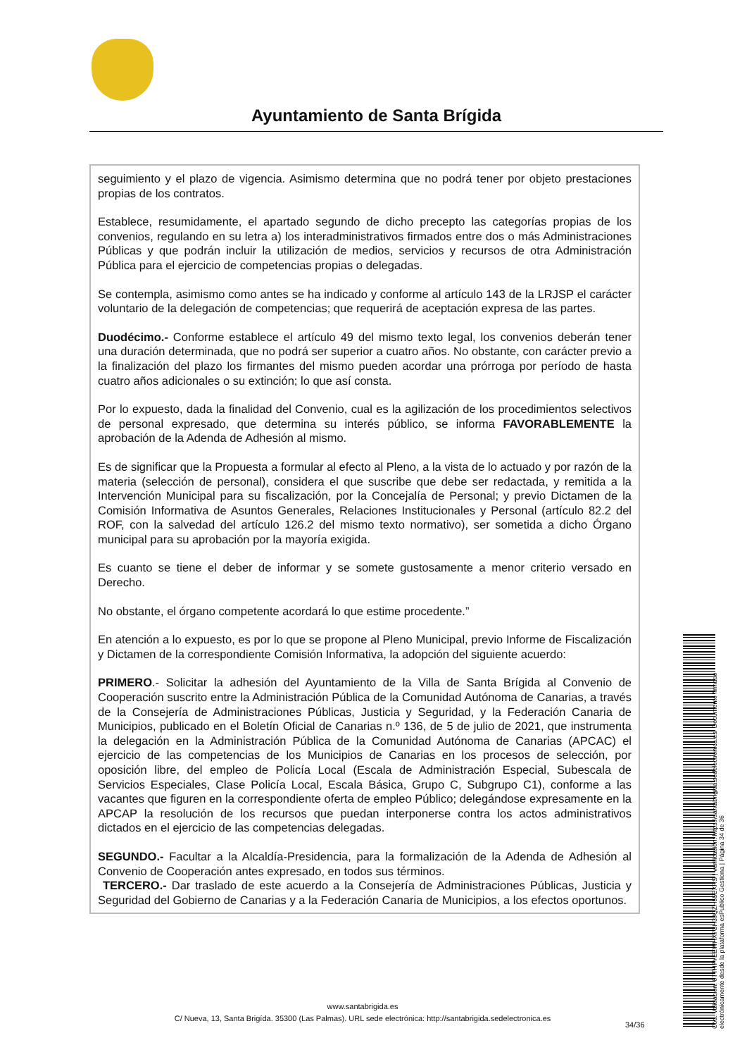Ayuntamiento de Santa Brígida
seguimiento y el plazo de vigencia. Asimismo determina que no podrá tener por objeto prestaciones propias de los contratos.
Establece, resumidamente, el apartado segundo de dicho precepto las categorías propias de los convenios, regulando en su letra a) los interadministrativos firmados entre dos o más Administraciones Públicas y que podrán incluir la utilización de medios, servicios y recursos de otra Administración Pública para el ejercicio de competencias propias o delegadas.
Se contempla, asimismo como antes se ha indicado y conforme al artículo 143 de la LRJSP el carácter voluntario de la delegación de competencias; que requerirá de aceptación expresa de las partes.
Duodécimo.- Conforme establece el artículo 49 del mismo texto legal, los convenios deberán tener una duración determinada, que no podrá ser superior a cuatro años. No obstante, con carácter previo a la finalización del plazo los firmantes del mismo pueden acordar una prórroga por período de hasta cuatro años adicionales o su extinción; lo que así consta.
Por lo expuesto, dada la finalidad del Convenio, cual es la agilización de los procedimientos selectivos de personal expresado, que determina su interés público, se informa FAVORABLEMENTE la aprobación de la Adenda de Adhesión al mismo.
Es de significar que la Propuesta a formular al efecto al Pleno, a la vista de lo actuado y por razón de la materia (selección de personal), considera el que suscribe que debe ser redactada, y remitida a la Intervención Municipal para su fiscalización, por la Concejalía de Personal; y previo Dictamen de la Comisión Informativa de Asuntos Generales, Relaciones Institucionales y Personal (artículo 82.2 del ROF, con la salvedad del artículo 126.2 del mismo texto normativo), ser sometida a dicho Órgano municipal para su aprobación por la mayoría exigida.
Es cuanto se tiene el deber de informar y se somete gustosamente a menor criterio versado en Derecho.
No obstante, el órgano competente acordará lo que estime procedente.”
En atención a lo expuesto, es por lo que se propone al Pleno Municipal, previo Informe de Fiscalización y Dictamen de la correspondiente Comisión Informativa, la adopción del siguiente acuerdo:
PRIMERO.- Solicitar la adhesión del Ayuntamiento de la Villa de Santa Brígida al Convenio de Cooperación suscrito entre la Administración Pública de la Comunidad Autónoma de Canarias, a través de la Consejería de Administraciones Públicas, Justicia y Seguridad, y la Federación Canaria de Municipios, publicado en el Boletín Oficial de Canarias n.º 136, de 5 de julio de 2021, que instrumenta la delegación en la Administración Pública de la Comunidad Autónoma de Canarias (APCAC) el ejercicio de las competencias de los Municipios de Canarias en los procesos de selección, por oposición libre, del empleo de Policía Local (Escala de Administración Especial, Subescala de Servicios Especiales, Clase Policía Local, Escala Básica, Grupo C, Subgrupo C1), conforme a las vacantes que figuren en la correspondiente oferta de empleo Público; delegándose expresamente en la APCAP la resolución de los recursos que puedan interponerse contra los actos administrativos dictados en el ejercicio de las competencias delegadas.
SEGUNDO.- Facultar a la Alcaldía-Presidencia, para la formalización de la Adenda de Adhesión al Convenio de Cooperación antes expresado, en todos sus términos.
TERCERO.- Dar traslado de este acuerdo a la Consejería de Administraciones Públicas, Justicia y Seguridad del Gobierno de Canarias y a la Federación Canaria de Municipios, a los efectos oportunos.
www.santabrigida.es
C/ Nueva, 13, Santa Brigída. 35300 (Las Palmas). URL sede electrónica: http://santabrigida.sedelectronica.es
34/36
Cód. Validación: 6TTH7YEEWHX7CH3JQZH55EXRS | Verificación: https://santabrigida.sedelectronica.es/ Documento firmado electrónicamente desde la plataforma esPublico Gestiona | Página 34 de 36